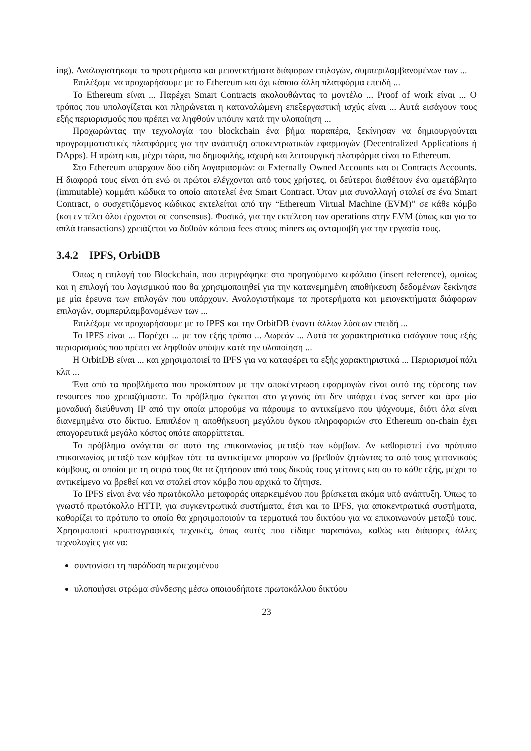ing). Αναλογιστήκαμε τα προτερήματα και μειονεκτήματα διάφορων επιλογών, συμπεριλαμβανομένων των ...
Επιλέξαμε να προχωρήσουμε με το Ethereum και όχι κάποια άλλη πλατφόρμα επειδή ...
Το Ethereum είναι ... Παρέχει Smart Contracts ακολουθώντας το μοντέλο ... Proof of work είναι ... Ο τρόπος που υπολογίζεται και πληρώνεται η καταναλώμενη επεξεργαστική ισχύς είναι ... Αυτά εισάγουν τους εξής περιορισμούς που πρέπει να ληφθούν υπόψιν κατά την υλοποίηση ...
Προχωρώντας την τεχνολογία του blockchain ένα βήμα παραπέρα, ξεκίνησαν να δημιουργούνται προγραμματιστικές πλατφόρμες για την ανάπτυξη αποκεντρωτικών εφαρμογών (Decentralized Applications ή DApps). Η πρώτη και, μέχρι τώρα, πιο δημοφιλής, ισχυρή και λειτουργική πλατφόρμα είναι το Ethereum.
Στο Ethereum υπάρχουν δύο είδη λογαριασμών: οι Externally Owned Accounts και οι Contracts Accounts. Η διαφορά τους είναι ότι ενώ οι πρώτοι ελέγχονται από τους χρήστες, οι δεύτεροι διαθέτουν ένα αμετάβλητο (immutable) κομμάτι κώδικα το οποίο αποτελεί ένα Smart Contract. Όταν μια συναλλαγή σταλεί σε ένα Smart Contract, ο συσχετιζόμενος κώδικας εκτελείται από την “Ethereum Virtual Machine (EVM)” σε κάθε κόμβο (και εν τέλει όλοι έρχονται σε consensus). Φυσικά, για την εκτέλεση των operations στην EVM (όπως και για τα απλά transactions) χρειάζεται να δοθούν κάποια fees στους miners ως ανταμοιβή για την εργασία τους.
3.4.2 IPFS, OrbitDB
Όπως η επιλογή του Blockchain, που περιγράφηκε στο προηγούμενο κεφάλαιο (insert reference), ομοίως και η επιλογή του λογισμικού που θα χρησιμοποιηθεί για την κατανεμημένη αποθήκευση δεδομένων ξεκίνησε με μία έρευνα των επιλογών που υπάρχουν. Αναλογιστήκαμε τα προτερήματα και μειονεκτήματα διάφορων επιλογών, συμπεριλαμβανομένων των ...
Επιλέξαμε να προχωρήσουμε με το IPFS και την OrbitDB έναντι άλλων λύσεων επειδή ...
Το IPFS είναι ... Παρέχει ... με τον εξής τρόπο ... Δωρεάν ... Αυτά τα χαρακτηριστικά εισάγουν τους εξής περιορισμούς που πρέπει να ληφθούν υπόψιν κατά την υλοποίηση ...
Η OrbitDB είναι ... και χρησιμοποιεί το IPFS για να καταφέρει τα εξής χαρακτηριστικά ... Περιορισμοί πάλι κλπ ...
Ένα από τα προβλήματα που προκύπτουν με την αποκέντρωση εφαρμογών είναι αυτό της εύρεσης των resources που χρειαζόμαστε. Το πρόβλημα έγκειται στο γεγονός ότι δεν υπάρχει ένας server και άρα μία μοναδική διεύθυνση IP από την οποία μπορούμε να πάρουμε το αντικείμενο που ψάχνουμε, διότι όλα είναι διανεμημένα στο δίκτυο. Επιπλέον η αποθήκευση μεγάλου όγκου πληροφοριών στο Ethereum on-chain έχει απαγορευτικά μεγάλο κόστος οπότε απορρίπτεται.
Το πρόβλημα ανάγεται σε αυτό της επικοινωνίας μεταξύ των κόμβων. Αν καθοριστεί ένα πρότυπο επικοινωνίας μεταξύ των κόμβων τότε τα αντικείμενα μπορούν να βρεθούν ζητώντας τα από τους γειτονικούς κόμβους, οι οποίοι με τη σειρά τους θα τα ζητήσουν από τους δικούς τους γείτονες και ου το κάθε εξής, μέχρι το αντικείμενο να βρεθεί και να σταλεί στον κόμβο που αρχικά το ζήτησε.
Το IPFS είναι ένα νέο πρωτόκολλο μεταφοράς υπερκειμένου που βρίσκεται ακόμα υπό ανάπτυξη. Όπως το γνωστό πρωτόκολλο HTTP, για συγκεντρωτικά συστήματα, έτσι και το IPFS, για αποκεντρωτικά συστήματα, καθορίζει το πρότυπο το οποίο θα χρησιμοποιούν τα τερματικά του δικτύου για να επικοινωνούν μεταξύ τους. Χρησιμοποιεί κρυπτογραφικές τεχνικές, όπως αυτές που είδαμε παραπάνω, καθώς και διάφορες άλλες τεχνολογίες για να:
συντονίσει τη παράδοση περιεχομένου
υλοποιήσει στρώμα σύνδεσης μέσω οποιουδήποτε πρωτοκόλλου δικτύου
23